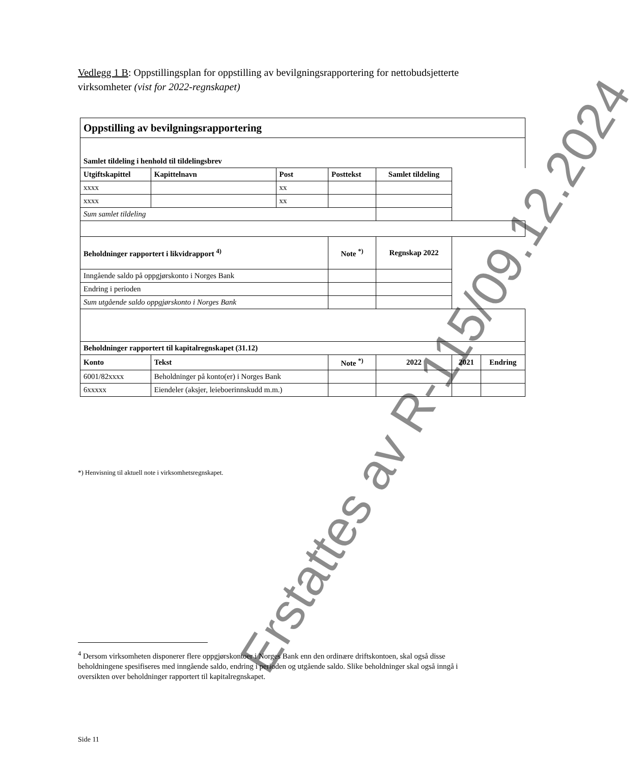Vedlegg 1 B: Oppstillingsplan for oppstilling av bevilgningsrapportering for nettobudsjetterte virksomheter (vist for 2022-regnskapet)
| Oppstilling av bevilgningsrapportering | | | | | | | |
| --- | --- | --- | --- | --- | --- | --- | --- |
| Samlet tildeling i henhold til tildelingsbrev | | | | | | | |
| Utgiftskapittel | Kapittelnavn | Post | Posttekst | | Samlet tildeling | | |
| xxxx | | xx | | | | | |
| xxxx | | xx | | | | | |
| Sum samlet tildeling | | | | | | | |
| Beholdninger rapportert i likvidrapport <sup>4)</sup> | | | | Note <sup>*)</sup> | Regnskap 2022 | | |
| Inngående saldo på oppgjørskonto i Norges Bank | | | | | | | |
| Endring i perioden | | | | | | | |
| Sum utgående saldo oppgjørskonto i Norges Bank | | | | | | | |
| Beholdninger rapportert til kapitalregnskapet (31.12) | | | | | | | |
| Konto | Tekst | | | Note <sup>*)</sup> | 2022 | 2021 | Endring |
| 6001/82xxxx | Beholdninger på konto(er) i Norges Bank | | | | | | |
| 6xxxxx | Eiendeler (aksjer, leieboerinnskudd m.m.) | | | | | | |
*) Henvisning til aktuell note i virksomhetsregnskapet.
Erstattes av R-115/09.12.2024
<sup>4</sup> Dersom virksomheten disponerer flere oppgjørskontoer i Norges Bank enn den ordinære driftskontoen, skal også disse beholdningene spesifiseres med inngående saldo, endring i perioden og utgående saldo. Slike beholdninger skal også inngå i oversikten over beholdninger rapportert til kapitalregnskapet.
Side 11